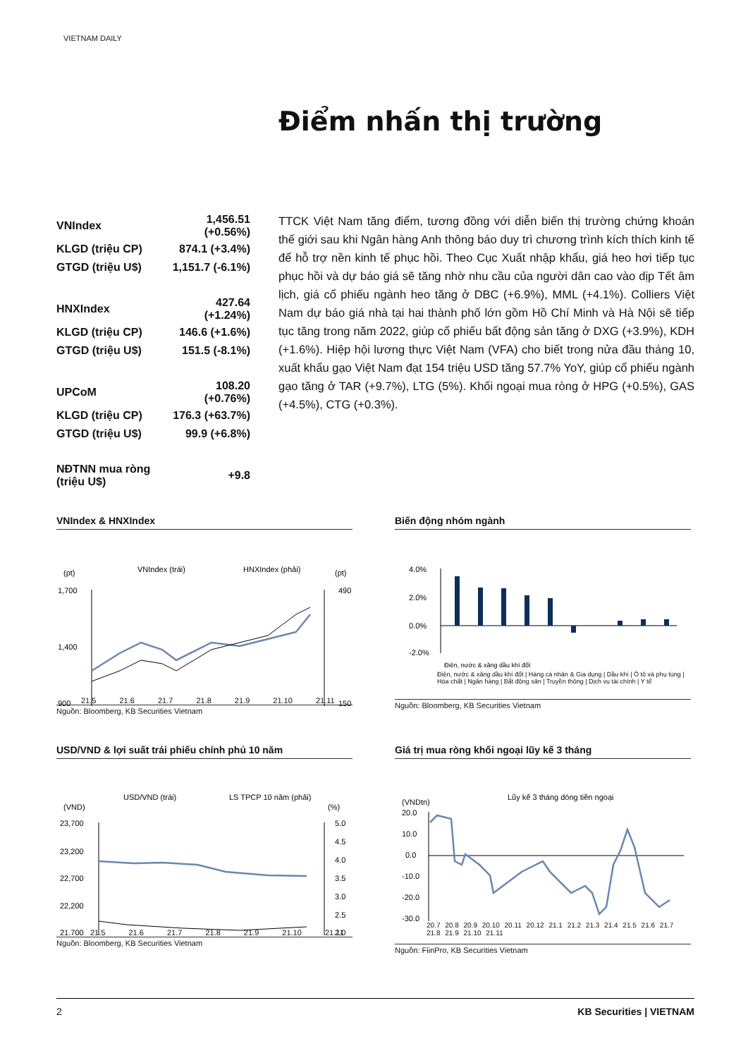VIETNAM DAILY
Điểm nhấn thị trường
| VNIndex | 1,456.51 (+0.56%) |
| KLGD (triệu CP) | 874.1 (+3.4%) |
| GTGD (triệu U$) | 1,151.7 (-6.1%) |
| HNXIndex | 427.64 (+1.24%) |
| KLGD (triệu CP) | 146.6 (+1.6%) |
| GTGD (triệu U$) | 151.5 (-8.1%) |
| UPCoM | 108.20 (+0.76%) |
| KLGD (triệu CP) | 176.3 (+63.7%) |
| GTGD (triệu U$) | 99.9 (+6.8%) |
| NĐTNN mua ròng (triệu U$) | +9.8 |
TTCK Việt Nam tăng điểm, tương đồng với diễn biến thị trường chứng khoán thế giới sau khi Ngân hàng Anh thông báo duy trì chương trình kích thích kinh tế để hỗ trợ nền kinh tế phục hồi. Theo Cục Xuất nhập khẩu, giá heo hơi tiếp tục phục hồi và dự báo giá sẽ tăng nhờ nhu cầu của người dân cao vào dịp Tết âm lịch, giá cổ phiếu ngành heo tăng ở DBC (+6.9%), MML (+4.1%). Colliers Việt Nam dự báo giá nhà tại hai thành phố lớn gồm Hồ Chí Minh và Hà Nội sẽ tiếp tục tăng trong năm 2022, giúp cổ phiếu bất động sản tăng ở DXG (+3.9%), KDH (+1.6%). Hiệp hội lương thực Việt Nam (VFA) cho biết trong nửa đầu tháng 10, xuất khẩu gạo Việt Nam đạt 154 triệu USD tăng 57.7% YoY, giúp cổ phiếu ngành gạo tăng ở TAR (+9.7%), LTG (5%). Khối ngoại mua ròng ở HPG (+0.5%), GAS (+4.5%), CTG (+0.3%).
VNIndex & HNXIndex
(pt)
VNIndex (trái)
HNXIndex (phải)
(pt)
1,700
1,400
900
490
150
21.5 21.6 21.7 21.8 21.9 21.10 21.11
Nguồn: Bloomberg, KB Securities Vietnam
Biến động nhóm ngành
4.0%
2.0%
0.0%
-2.0%
Điện, nước & xăng dầu khí đốt
Điện, nước & xăng dầu khí đốt | Hàng cá nhân & Gia dụng | Dầu khí | Ô tô và phụ tùng | Hóa chất | Ngân hàng | Bất động sản | Truyền thông | Dịch vụ tài chính | Y tế
Nguồn: Bloomberg, KB Securities Vietnam
USD/VND & lợi suất trái phiếu chính phủ 10 năm
USD/VND (trái)
LS TPCP 10 năm (phải)
(VND)
(%)
23,700
23,200
22,700
22,200
21,700
5.0
4.5
4.0
3.5
3.0
2.5
2.0
21.5 21.6 21.7 21.8 21.9 21.10 21.11
Nguồn: Bloomberg, KB Securities Vietnam
Giá trị mua ròng khối ngoại lũy kế 3 tháng
Lũy kế 3 tháng dòng tiền ngoại
(VNDtn)
20.0
10.0
0.0
-10.0
-20.0
-30.0
20.7 20.8 20.9 20.10 20.11 20.12 21.1 21.2 21.3 21.4 21.5 21.6 21.7 21.8 21.9 21.10 21.11
Nguồn: FiinPro, KB Securities Vietnam
2 KB Securities | VIETNAM